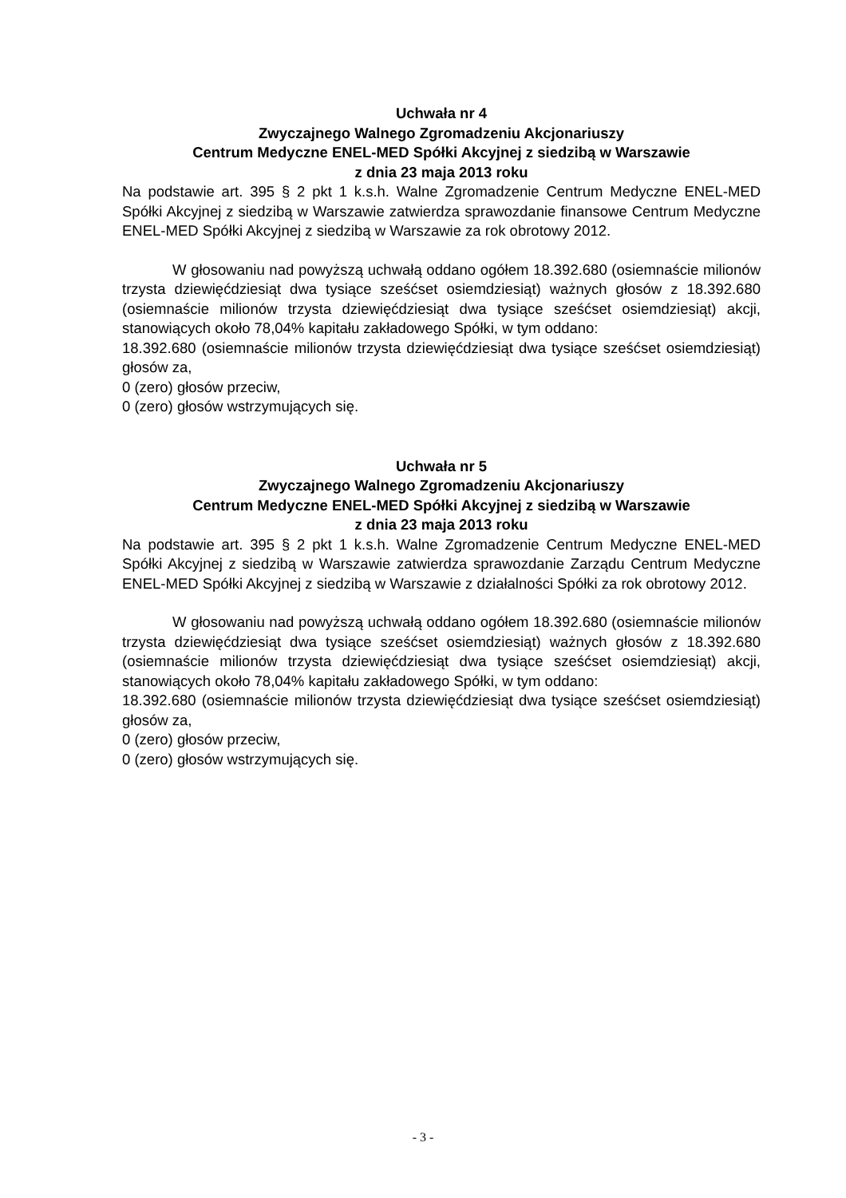Uchwała nr 4
Zwyczajnego Walnego Zgromadzeniu Akcjonariuszy
Centrum Medyczne ENEL-MED Spółki Akcyjnej z siedzibą w Warszawie
z dnia 23 maja 2013 roku
Na podstawie art. 395 § 2 pkt 1 k.s.h. Walne Zgromadzenie Centrum Medyczne ENEL-MED Spółki Akcyjnej z siedzibą w Warszawie zatwierdza sprawozdanie finansowe Centrum Medyczne ENEL-MED Spółki Akcyjnej z siedzibą w Warszawie za rok obrotowy 2012.
W głosowaniu nad powyższą uchwałą oddano ogółem 18.392.680 (osiemnaście milionów trzysta dziewięćdziesiąt dwa tysiące sześćset osiemdziesiąt) ważnych głosów z 18.392.680 (osiemnaście milionów trzysta dziewięćdziesiąt dwa tysiące sześćset osiemdziesiąt) akcji, stanowiących około 78,04% kapitału zakładowego Spółki, w tym oddano:
18.392.680 (osiemnaście milionów trzysta dziewięćdziesiąt dwa tysiące sześćset osiemdziesiąt) głosów za,
0 (zero) głosów przeciw,
0 (zero) głosów wstrzymujących się.
Uchwała nr 5
Zwyczajnego Walnego Zgromadzeniu Akcjonariuszy
Centrum Medyczne ENEL-MED Spółki Akcyjnej z siedzibą w Warszawie
z dnia 23 maja 2013 roku
Na podstawie art. 395 § 2 pkt 1 k.s.h. Walne Zgromadzenie Centrum Medyczne ENEL-MED Spółki Akcyjnej z siedzibą w Warszawie zatwierdza sprawozdanie Zarządu Centrum Medyczne ENEL-MED Spółki Akcyjnej z siedzibą w Warszawie z działalności Spółki za rok obrotowy 2012.
W głosowaniu nad powyższą uchwałą oddano ogółem 18.392.680 (osiemnaście milionów trzysta dziewięćdziesiąt dwa tysiące sześćset osiemdziesiąt) ważnych głosów z 18.392.680 (osiemnaście milionów trzysta dziewięćdziesiąt dwa tysiące sześćset osiemdziesiąt) akcji, stanowiących około 78,04% kapitału zakładowego Spółki, w tym oddano:
18.392.680 (osiemnaście milionów trzysta dziewięćdziesiąt dwa tysiące sześćset osiemdziesiąt) głosów za,
0 (zero) głosów przeciw,
0 (zero) głosów wstrzymujących się.
- 3 -